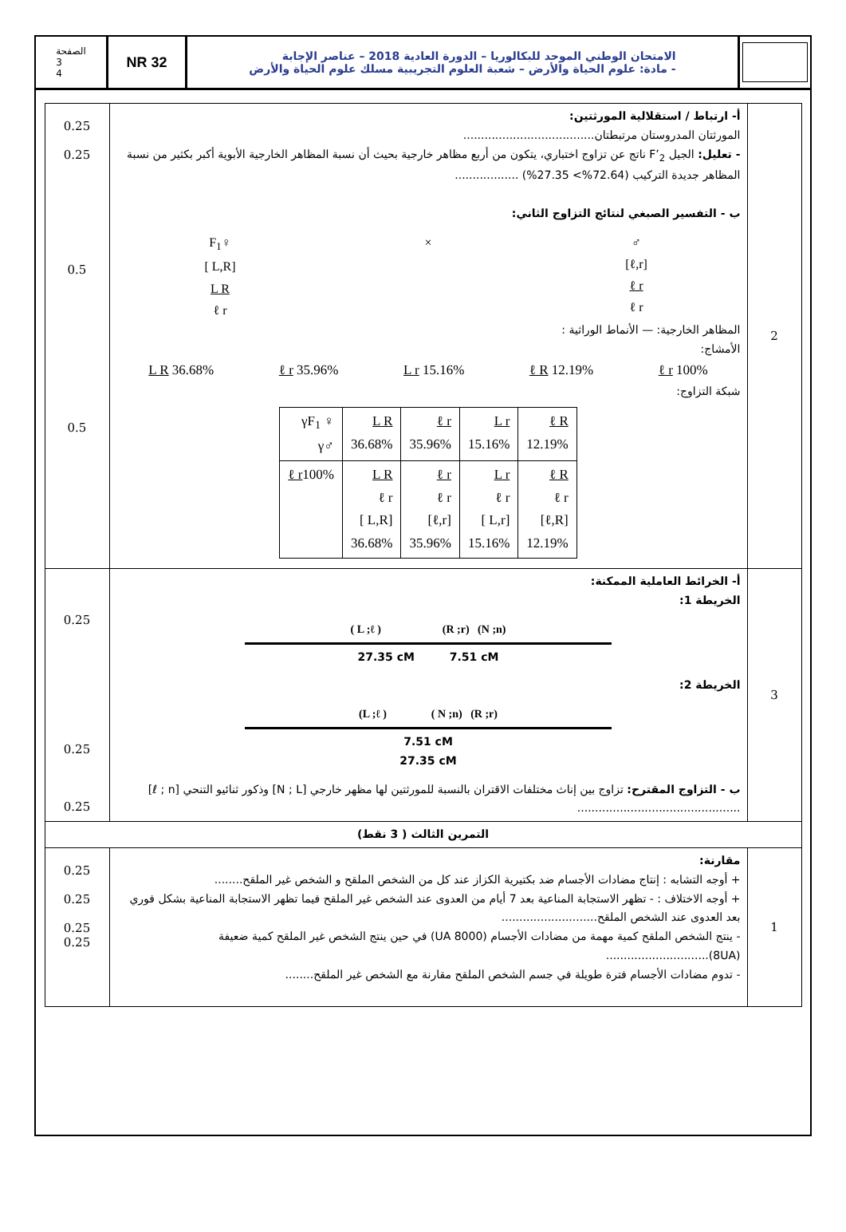الصفحة
3
4
NR 32
الامتحان الوطني الموحد للبكالوريا – الدورة العادية 2018 – عناصر الإجابة
- مادة: علوم الحياة والأرض – شعبة العلوم التجريبية مسلك علوم الحياة والأرض
| 0.25 0.25 0.5 0.5 | أ- ارتباط / استقلالية المورثتين: المورثتان المدروستان مرتبطتان..................................... - تعليل: الجيل F’<sub>2</sub> ناتج عن تزاوج اختباري، يتكون من أربع مظاهر خارجية بحيث أن نسبة المظاهر الخارجية الأبوية أكبر بكثير من نسبة المظاهر جديدة التركيب (72.64%> 27.35%) .................. ب - التفسير الصبغي لنتائج التزاوج الثاني: F<sub>1</sub>♀ [ L,R] L R ℓ r × ♂ [ℓ,r] ℓ r ℓ r المظاهر الخارجية: — الأنماط الوراثية : الأمشاج: L R 36.68% ℓ r 35.96% L r 15.16% ℓ R 12.19% ℓ r 100% شبكة التزاوج: / γF<sub>1</sub> ♀ γ♂ / L R 36.68% / ℓ r 35.96% / L r 15.16% / ℓ R 12.19% / / ℓ r 100% / L R ℓ r [ L,R] 36.68% / ℓ r ℓ r [ℓ,r] 35.96% / L r ℓ r [ L,r] 15.16% / ℓ R ℓ r [ℓ,R] 12.19% / | 2 |
| 0.25 0.25 0.25 | أ- الخرائط العاملية الممكنة: الخريطة 1: ( L ;ℓ ) (R ;r) (N ;n) 27.35 cM 7.51 cM الخريطة 2: (L ;ℓ ) ( N ;n) (R ;r) 7.51 cM 27.35 cM ب - التزاوج المقترح: تزاوج بين إناث مختلفات الاقتران بالنسبة للمورثتين لها مظهر خارجي [N ; L] وذكور ثنائيو التنحي [ℓ ; n] .............................................. | 3 |
| التمرين الثالث ( 3 نقط) | | |
| 0.25 0.25 0.25 0.25 | مقارنة: + أوجه التشابه : إنتاج مضادات الأجسام ضد بكتيرية الكزاز عند كل من الشخص الملقح و الشخص غير الملقح........ + أوجه الاختلاف : - تظهر الاستجابة المناعية بعد 7 أيام من العدوى عند الشخص غير الملقح فيما تظهر الاستجابة المناعية بشكل فوري بعد العدوى عند الشخص الملقح........................... - ينتج الشخص الملقح كمية مهمة من مضادات الأجسام (8000 UA) في حين ينتج الشخص غير الملقح كمية ضعيفة (8UA)............................. - تدوم مضادات الأجسام فترة طويلة في جسم الشخص الملقح مقارنة مع الشخص غير الملقح........ | 1 |